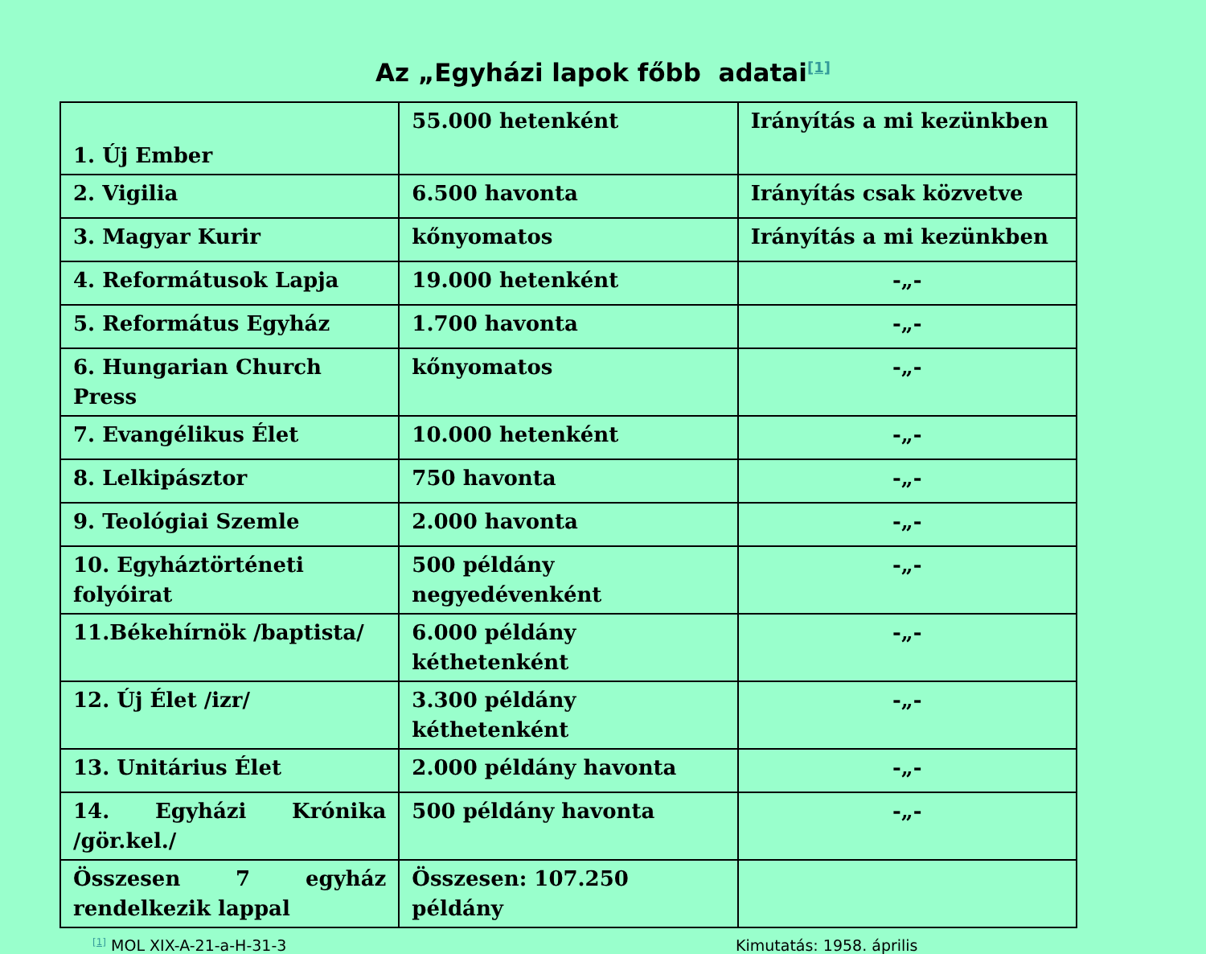Az „Egyházi lapok főbb adatai<sup>[1]</sup>
| 1. Új Ember | 55.000 hetenként | Irányítás a mi kezünkben |
| 2. Vigilia | 6.500 havonta | Irányítás csak közvetve |
| 3. Magyar Kurir | kőnyomatos | Irányítás a mi kezünkben |
| 4. Reformátusok Lapja | 19.000 hetenként | -„- |
| 5. Református Egyház | 1.700 havonta | -„- |
| 6. Hungarian Church Press | kőnyomatos | -„- |
| 7. Evangélikus Élet | 10.000 hetenként | -„- |
| 8. Lelkipásztor | 750 havonta | -„- |
| 9. Teológiai Szemle | 2.000 havonta | -„- |
| 10. Egyháztörténeti folyóirat | 500 példány negyedévenként | -„- |
| 11.Békehírnök /baptista/ | 6.000 példány kéthetenként | -„- |
| 12. Új Élet /izr/ | 3.300 példány kéthetenként | -„- |
| 13. Unitárius Élet | 2.000 példány havonta | -„- |
| 14. Egyházi Krónika /gör.kel./ | 500 példány havonta | -„- |
| Összesen 7 egyház rendelkezik lappal | Összesen: 107.250 példány | |
<sup>[1]</sup> MOL XIX-A-21-a-H-31-3 Kimutatás: 1958. április